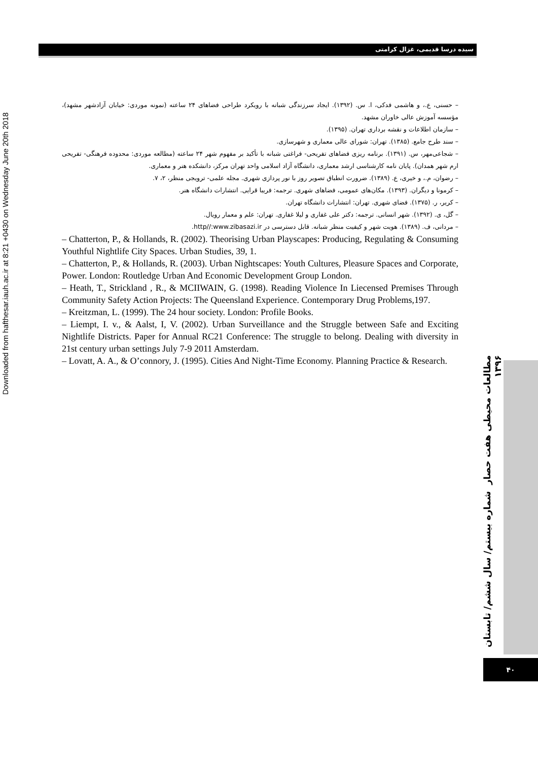سیده درسا قدیمی، غزال کرامتی
Downloaded from hafthesar.iauh.ac.ir at 8:21 +0430 on Wednesday June 20th 2018
مطالعات محیطی هفت حصار شماره بیستم/ سال ششم/ تابستان ۱۳۹۶
۴۰
– حسنی، ع.، و هاشمی فدکی، ا. س. (۱۳۹۲). ایجاد سرزندگی شبانه با رویکرد طراحی فضاهای ۲۴ ساعته (نمونه موردی: خیابان آزادشهر مشهد)، مؤسسه آموزش عالی خاوران مشهد.
– سازمان اطلاعات و نقشه برداری تهران. (۱۳۹۵).
– سند طرح جامع. (۱۳۸۵). تهران: شورای عالی معماری و شهرسازی.
– شجاعی‌مهر، س. (۱۳۹۱). برنامه ریزی فضاهای تفریحی- فراغتی شبانه با تأکید بر مفهوم شهر ۲۴ ساعته (مطالعه موردی: محدوده فرهنگی- تفریحی ارم شهر همدان). پایان نامه کارشناسی ارشد معماری، دانشگاه آزاد اسلامی واحد تهران مرکز، دانشکده هنر و معماری.
– رضوان، م.، و خیری، ع. (۱۳۸۹). ضرورت انطباق تصویر روز با نور پردازی شهری. مجله علمی- ترویجی منظر، ۲، ۷.
– کرمونا و دیگران. (۱۳۹۳). مکان‌های عمومی، فضاهای شهری. ترجمه: فریبا قرایی. انتشارات دانشگاه هنر.
– کریر، ر. (۱۳۷۵). فضای شهری. تهران: انتشارات دانشگاه تهران.
– گل، ی. (۱۳۹۲). شهر انسانی. ترجمه: دکتر علی غفاری و لیلا غفاری. تهران: علم و معمار رویال.
– مردانی، ف. (۱۳۸۹). هویت شهر و کیفیت منظر شبانه. قابل دسترسی در http//:www.zibasazi.ir.
– Chatterton, P., & Hollands, R. (2002). Theorising Urban Playscapes: Producing, Regulating & Consuming Youthful Nightlife City Spaces. Urban Studies, 39, 1.
– Chatterton, P., & Hollands, R. (2003). Urban Nightscapes: Youth Cultures, Pleasure Spaces and Corporate, Power. London: Routledge Urban And Economic Development Group London.
– Heath, T., Strickland , R., & MCIIWAIN, G. (1998). Reading Violence In Liecensed Premises Through Community Safety Action Projects: The Queensland Experience. Contemporary Drug Problems,197.
– Kreitzman, L. (1999). The 24 hour society. London: Profile Books.
– Liempt, I. v., & Aalst, I, V. (2002). Urban Surveillance and the Struggle between Safe and Exciting Nightlife Districts. Paper for Annual RC21 Conference: The struggle to belong. Dealing with diversity in 21st century urban settings July 7-9 2011 Amsterdam.
– Lovatt, A. A., & O’connory, J. (1995). Cities And Night-Time Economy. Planning Practice & Research.